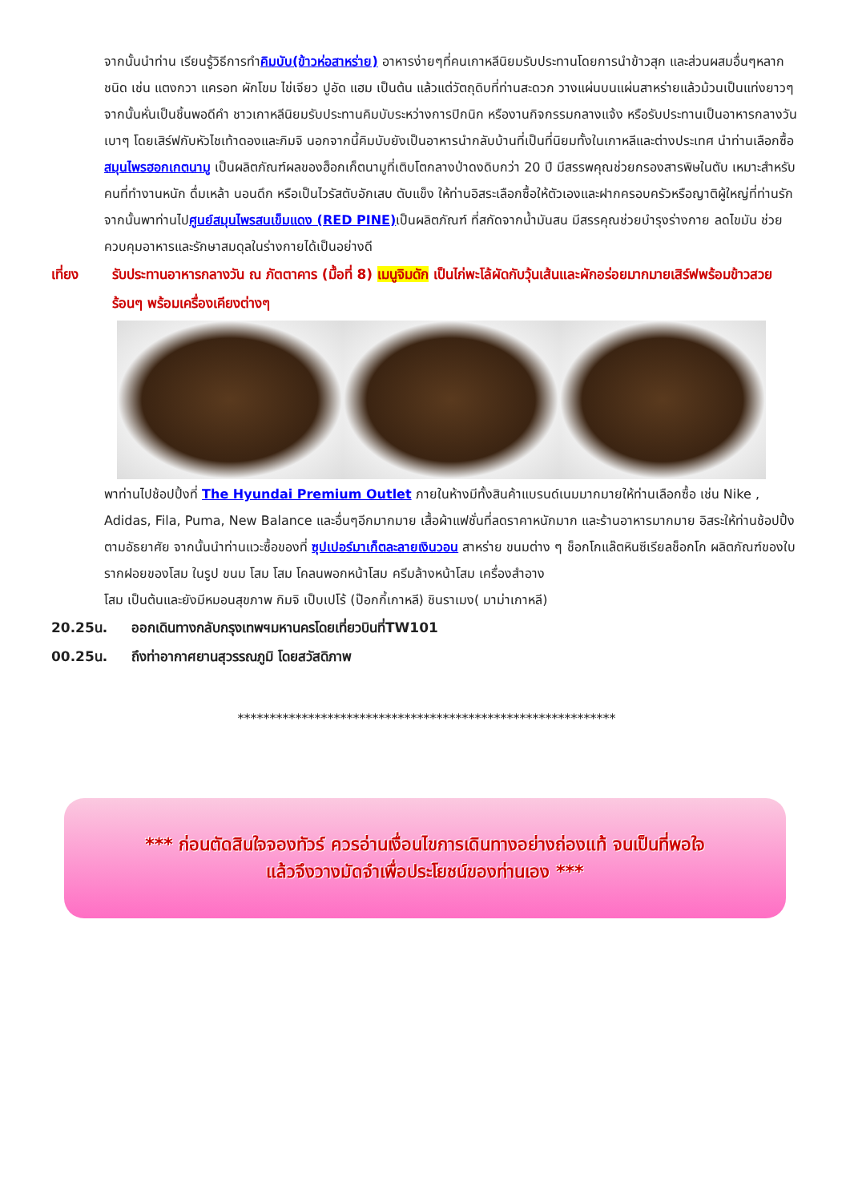จากนั้นนำท่าน เรียนรู้วิธีการทำคิมบับ(ข้าวห่อสาหร่าย) อาหารง่ายๆที่คนเกาหลีนิยมรับประทานโดยการนำข้าวสุก และส่วนผสมอื่นๆหลากชนิด เช่น แตงกวา แครอท ผักโขม ไข่เจียว ปูอัด แฮม เป็นต้น แล้วแต่วัตถุดิบที่ท่านสะดวก วางแผ่นบนแผ่นสาหร่ายแล้วม้วนเป็นแท่งยาวๆ จากนั้นหั่นเป็นชิ้นพอดีคำ ชาวเกาหลีนิยมรับประทานคิมบับระหว่างการปิกนิก หรืองานกิจกรรมกลางแจ้ง หรือรับประทานเป็นอาหารกลางวันเบาๆ โดยเสิร์ฟกับหัวไชเท้าดองและกิมจิ นอกจากนี้คิมบับยังเป็นอาหารนำกลับบ้านที่เป็นที่นิยมทั้งในเกาหลีและต่างประเทศ นำท่านเลือกซื้อ สมุนไพรฮอกเกตนามู เป็นผลิตภัณฑ์ผลของฮ็อกเก็ตนามูที่เติบโตกลางป่าดงดิบกว่า 20 ปี มีสรรพคุณช่วยกรองสารพิษในตับ เหมาะสำหรับคนที่ทำงานหนัก ดื่มเหล้า นอนดึก หรือเป็นไวรัสตับอักเสบ ตับแข็ง ให้ท่านอิสระเลือกซื้อให้ตัวเองและฝากครอบครัวหรือญาติผู้ใหญ่ที่ท่านรัก จากนั้นพาท่านไปศูนย์สมุนไพรสนเข็มแดง (RED PINE) เป็นผลิตภัณฑ์ ที่สกัดจากน้ำมันสน มีสรรคุณช่วยบำรุงร่างกาย ลดไขมัน ช่วยควบคุมอาหารและรักษาสมดุลในร่างกายได้เป็นอย่างดี
เที่ยง รับประทานอาหารกลางวัน ณ ภัตตาคาร (มื้อที่ 8) เมนูจิมดัก เป็นไก่พะโล้ผัดกับวุ้นเส้นและผักอร่อยมากมายเสิร์ฟพร้อมข้าวสวยร้อนๆ พร้อมเครื่องเคียงต่างๆ
พาท่านไปช้อปปิ้งที่ The Hyundai Premium Outlet ภายในห้างมีทั้งสินค้าแบรนด์เนมมากมายให้ท่านเลือกซื้อ เช่น Nike , Adidas, Fila, Puma, New Balance และอื่นๆอีกมากมาย เสื้อผ้าแฟชั่นที่ลดราคาหนักมาก และร้านอาหารมากมาย อิสระให้ท่านช้อปปิ้งตามอัธยาศัย จากนั้นนำท่านแวะซื้อของที่ ซุปเปอร์มาเก็ตละลายเงินวอน สาหร่าย ขนมต่าง ๆ ช็อกโกแล๊ตหินซีเรียลช็อกโก ผลิตภัณฑ์ของใบรากฝอยของโสม ในรูป ขนม โสม โสม โคลนพอกหน้าโสม ครีมล้างหน้าโสม เครื่องสำอาง
โสม เป็นต้นและยังมีหมอนสุขภาพ กิมจิ เป็บเปโร้ (ป๊อกกี้เกาหลี) ชินราเมง( มาม่าเกาหลี)
20.25น. ออกเดินทางกลับกรุงเทพฯมหานครโดยเที่ยวบินที่TW101
00.25น. ถึงท่าอากาศยานสุวรรณภูมิ โดยสวัสดิภาพ
***********************************************************
*** ก่อนตัดสินใจจองทัวร์ ควรอ่านเงื่อนไขการเดินทางอย่างถ่องแท้ จนเป็นที่พอใจ
แล้วจึงวางมัดจำเพื่อประโยชน์ของท่านเอง ***